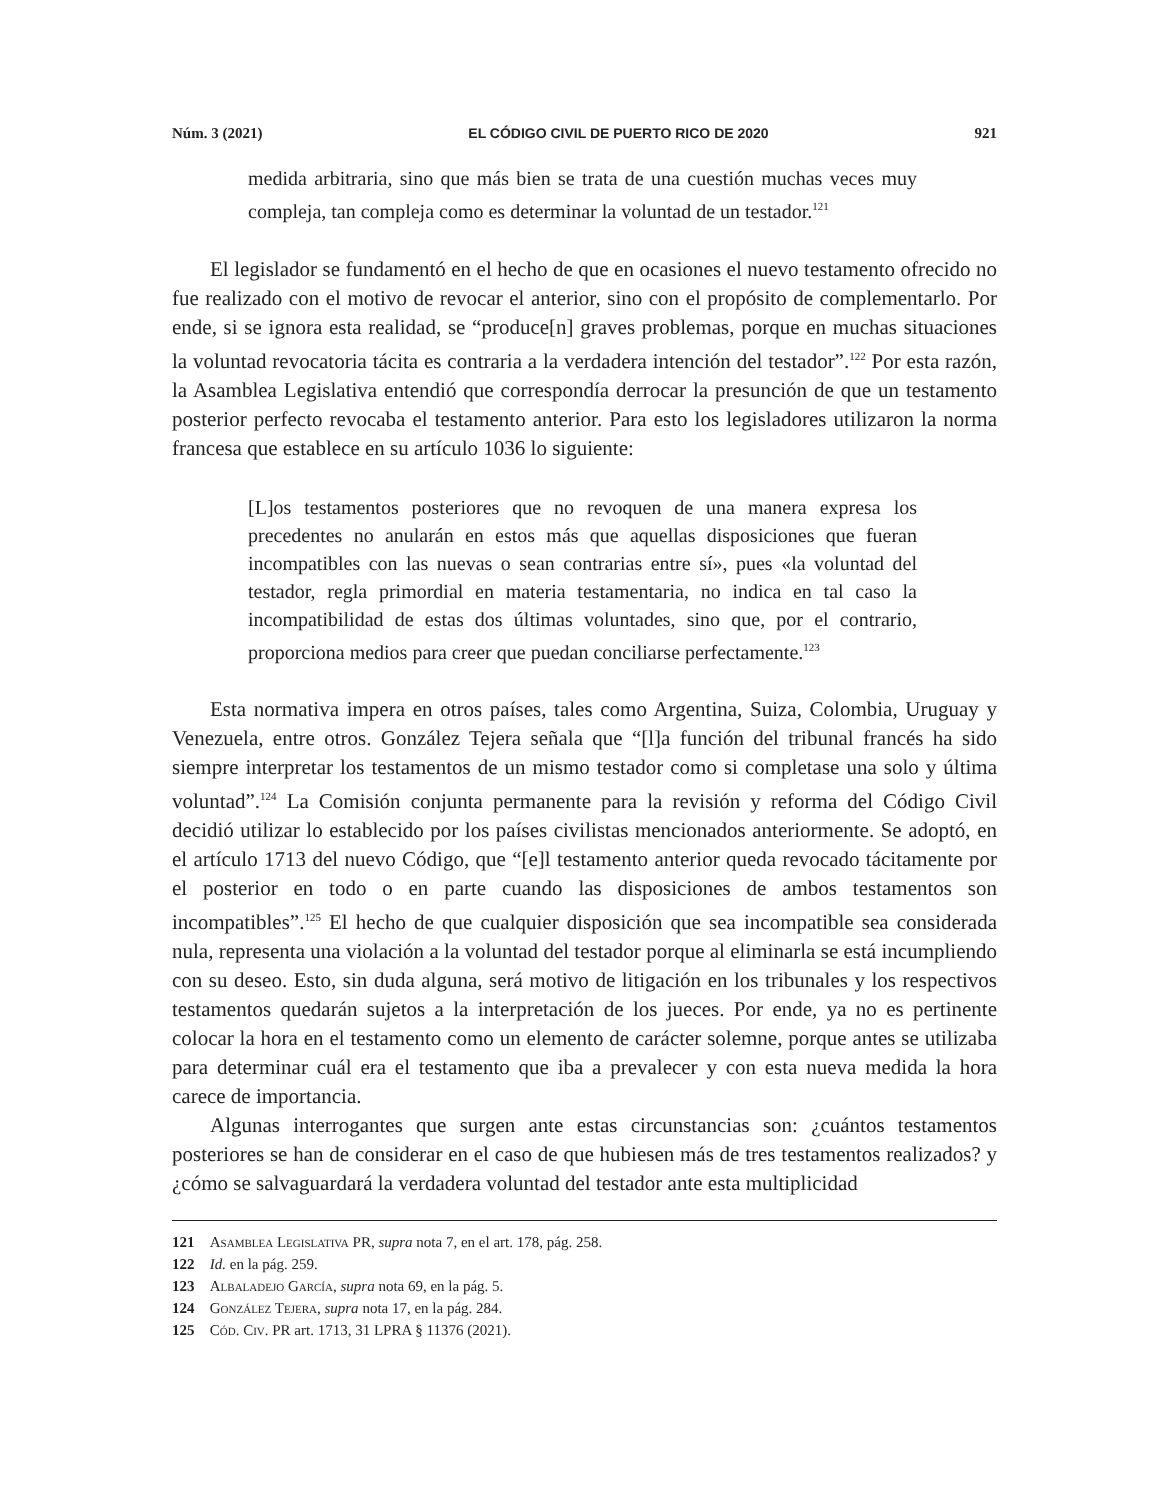Núm. 3 (2021) EL CÓDIGO CIVIL DE PUERTO RICO DE 2020 921
medida arbitraria, sino que más bien se trata de una cuestión muchas veces muy compleja, tan compleja como es determinar la voluntad de un testador.<sup>121</sup>
El legislador se fundamentó en el hecho de que en ocasiones el nuevo testamento ofrecido no fue realizado con el motivo de revocar el anterior, sino con el propósito de complementarlo. Por ende, si se ignora esta realidad, se “produce[n] graves problemas, porque en muchas situaciones la voluntad revocatoria tácita es contraria a la verdadera intención del testador”.<sup>122</sup> Por esta razón, la Asamblea Legislativa entendió que correspondía derrocar la presunción de que un testamento posterior perfecto revocaba el testamento anterior. Para esto los legisladores utilizaron la norma francesa que establece en su artículo 1036 lo siguiente:
[L]os testamentos posteriores que no revoquen de una manera expresa los precedentes no anularán en estos más que aquellas disposiciones que fueran incompatibles con las nuevas o sean contrarias entre sí», pues «la voluntad del testador, regla primordial en materia testamentaria, no indica en tal caso la incompatibilidad de estas dos últimas voluntades, sino que, por el contrario, proporciona medios para creer que puedan conciliarse perfectamente.<sup>123</sup>
Esta normativa impera en otros países, tales como Argentina, Suiza, Colombia, Uruguay y Venezuela, entre otros. González Tejera señala que “[l]a función del tribunal francés ha sido siempre interpretar los testamentos de un mismo testador como si completase una solo y última voluntad”.<sup>124</sup> La Comisión conjunta permanente para la revisión y reforma del Código Civil decidió utilizar lo establecido por los países civilistas mencionados anteriormente. Se adoptó, en el artículo 1713 del nuevo Código, que “[e]l testamento anterior queda revocado tácitamente por el posterior en todo o en parte cuando las disposiciones de ambos testamentos son incompatibles”.<sup>125</sup> El hecho de que cualquier disposición que sea incompatible sea considerada nula, representa una violación a la voluntad del testador porque al eliminarla se está incumpliendo con su deseo. Esto, sin duda alguna, será motivo de litigación en los tribunales y los respectivos testamentos quedarán sujetos a la interpretación de los jueces. Por ende, ya no es pertinente colocar la hora en el testamento como un elemento de carácter solemne, porque antes se utilizaba para determinar cuál era el testamento que iba a prevalecer y con esta nueva medida la hora carece de importancia.
Algunas interrogantes que surgen ante estas circunstancias son: ¿cuántos testamentos posteriores se han de considerar en el caso de que hubiesen más de tres testamentos realizados? y ¿cómo se salvaguardará la verdadera voluntad del testador ante esta multiplicidad
121 Asamblea Legislativa PR, supra nota 7, en el art. 178, pág. 258.
122 Id. en la pág. 259.
123 Albaladejo García, supra nota 69, en la pág. 5.
124 González Tejera, supra nota 17, en la pág. 284.
125 Cód. Civ. PR art. 1713, 31 LPRA § 11376 (2021).